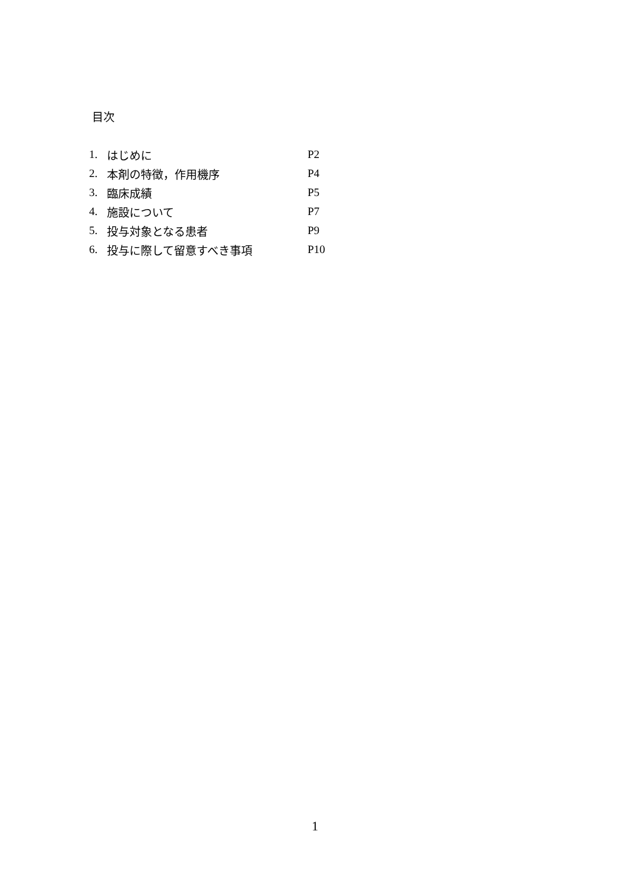目次
| 1. | はじめに | P2 |
| 2. | 本剤の特徴，作用機序 | P4 |
| 3. | 臨床成績 | P5 |
| 4. | 施設について | P7 |
| 5. | 投与対象となる患者 | P9 |
| 6. | 投与に際して留意すべき事項 | P10 |
1